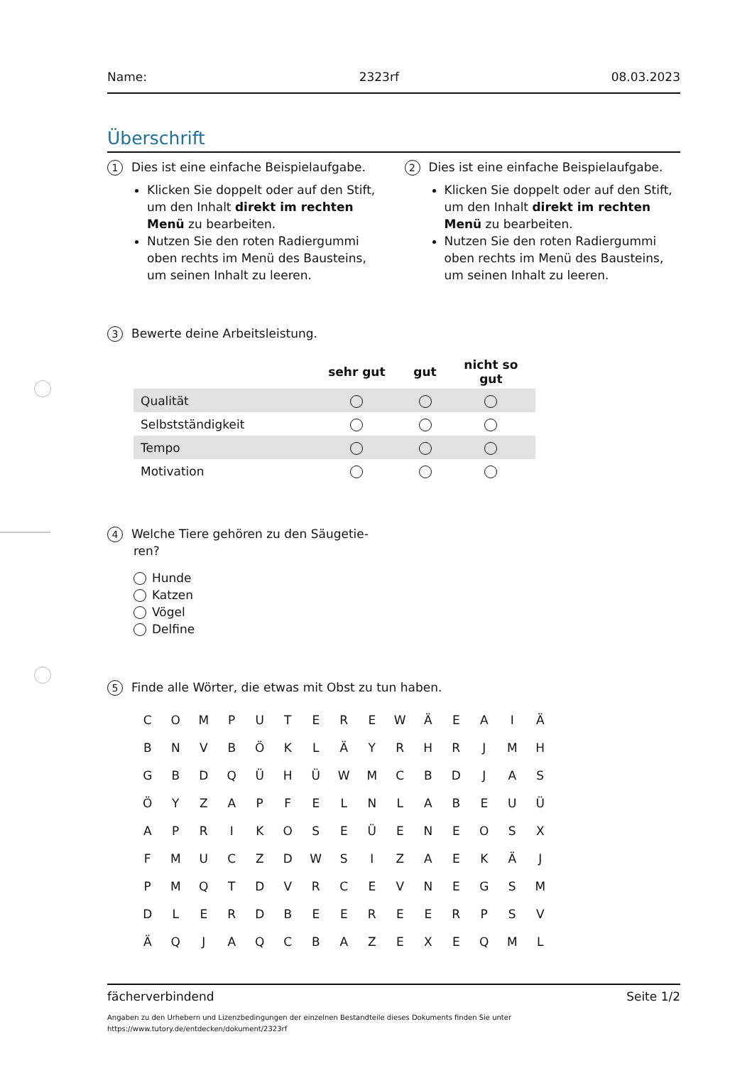Name: 2323rf 08.03.2023
Überschrift
1 Dies ist eine einfache Beispielaufgabe.
Klicken Sie doppelt oder auf den Stift, um den Inhalt direkt im rechten Menü zu bearbeiten.
Nutzen Sie den roten Radiergummi oben rechts im Menü des Bausteins, um seinen Inhalt zu leeren.
2 Dies ist eine einfache Beispielaufgabe.
Klicken Sie doppelt oder auf den Stift, um den Inhalt direkt im rechten Menü zu bearbeiten.
Nutzen Sie den roten Radiergummi oben rechts im Menü des Bausteins, um seinen Inhalt zu leeren.
3 Bewerte deine Arbeitsleistung.
| | sehr gut | gut | nicht so gut |
| --- | --- | --- | --- |
| Qualität | | | |
| Selbstständigkeit | | | |
| Tempo | | | |
| Motivation | | | |
4 Welche Tiere gehören zu den Säugetie-
ren?
Hunde
Katzen
Vögel
Delfine
5 Finde alle Wörter, die etwas mit Obst zu tun haben.
| C | O | M | P | U | T | E | R | E | W | Ä | E | A | I | Ä |
| B | N | V | B | Ö | K | L | Ä | Y | R | H | R | J | M | H |
| G | B | D | Q | Ü | H | Ü | W | M | C | B | D | J | A | S |
| Ö | Y | Z | A | P | F | E | L | N | L | A | B | E | U | Ü |
| A | P | R | I | K | O | S | E | Ü | E | N | E | O | S | X |
| F | M | U | C | Z | D | W | S | I | Z | A | E | K | Ä | J |
| P | M | Q | T | D | V | R | C | E | V | N | E | G | S | M |
| D | L | E | R | D | B | E | E | R | E | E | R | P | S | V |
| Ä | Q | J | A | Q | C | B | A | Z | E | X | E | Q | M | L |
fächerverbindend Seite 1/2
Angaben zu den Urhebern und Lizenzbedingungen der einzelnen Bestandteile dieses Dokuments finden Sie unter
https://www.tutory.de/entdecken/dokument/2323rf